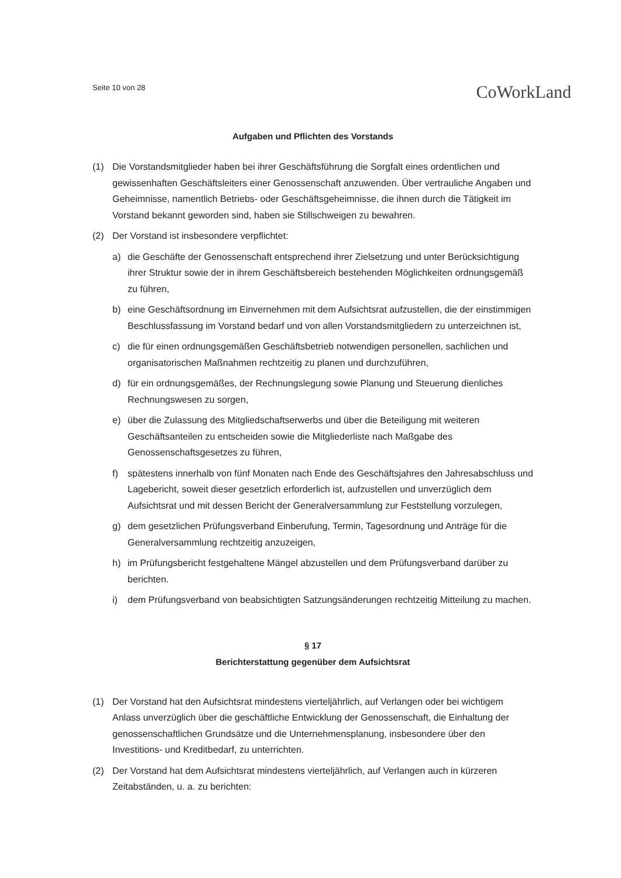Seite 10 von 28
CoWorkLand
Aufgaben und Pflichten des Vorstands
(1) Die Vorstandsmitglieder haben bei ihrer Geschäftsführung die Sorgfalt eines ordentlichen und gewissenhaften Geschäftsleiters einer Genossenschaft anzuwenden. Über vertrauliche Angaben und Geheimnisse, namentlich Betriebs- oder Geschäftsgeheimnisse, die ihnen durch die Tätigkeit im Vorstand bekannt geworden sind, haben sie Stillschweigen zu bewahren.
(2) Der Vorstand ist insbesondere verpflichtet:
a) die Geschäfte der Genossenschaft entsprechend ihrer Zielsetzung und unter Berücksichtigung ihrer Struktur sowie der in ihrem Geschäftsbereich bestehenden Möglichkeiten ordnungsgemäß zu führen,
b) eine Geschäftsordnung im Einvernehmen mit dem Aufsichtsrat aufzustellen, die der einstimmigen Beschlussfassung im Vorstand bedarf und von allen Vorstandsmitgliedern zu unterzeichnen ist,
c) die für einen ordnungsgemäßen Geschäftsbetrieb notwendigen personellen, sachlichen und organisatorischen Maßnahmen rechtzeitig zu planen und durchzuführen,
d) für ein ordnungsgemäßes, der Rechnungslegung sowie Planung und Steuerung dienliches Rechnungswesen zu sorgen,
e) über die Zulassung des Mitgliedschaftserwerbs und über die Beteiligung mit weiteren Geschäftsanteilen zu entscheiden sowie die Mitgliederliste nach Maßgabe des Genossenschaftsgesetzes zu führen,
f) spätestens innerhalb von fünf Monaten nach Ende des Geschäftsjahres den Jahresabschluss und Lagebericht, soweit dieser gesetzlich erforderlich ist, aufzustellen und unverzüglich dem Aufsichtsrat und mit dessen Bericht der Generalversammlung zur Feststellung vorzulegen,
g) dem gesetzlichen Prüfungsverband Einberufung, Termin, Tagesordnung und Anträge für die Generalversammlung rechtzeitig anzuzeigen,
h) im Prüfungsbericht festgehaltene Mängel abzustellen und dem Prüfungsverband darüber zu berichten.
i) dem Prüfungsverband von beabsichtigten Satzungsänderungen rechtzeitig Mitteilung zu machen.
§ 17
Berichterstattung gegenüber dem Aufsichtsrat
(1) Der Vorstand hat den Aufsichtsrat mindestens vierteljährlich, auf Verlangen oder bei wichtigem Anlass unverzüglich über die geschäftliche Entwicklung der Genossenschaft, die Einhaltung der genossenschaftlichen Grundsätze und die Unternehmensplanung, insbesondere über den Investitions- und Kreditbedarf, zu unterrichten.
(2) Der Vorstand hat dem Aufsichtsrat mindestens vierteljährlich, auf Verlangen auch in kürzeren Zeitabständen, u. a. zu berichten: